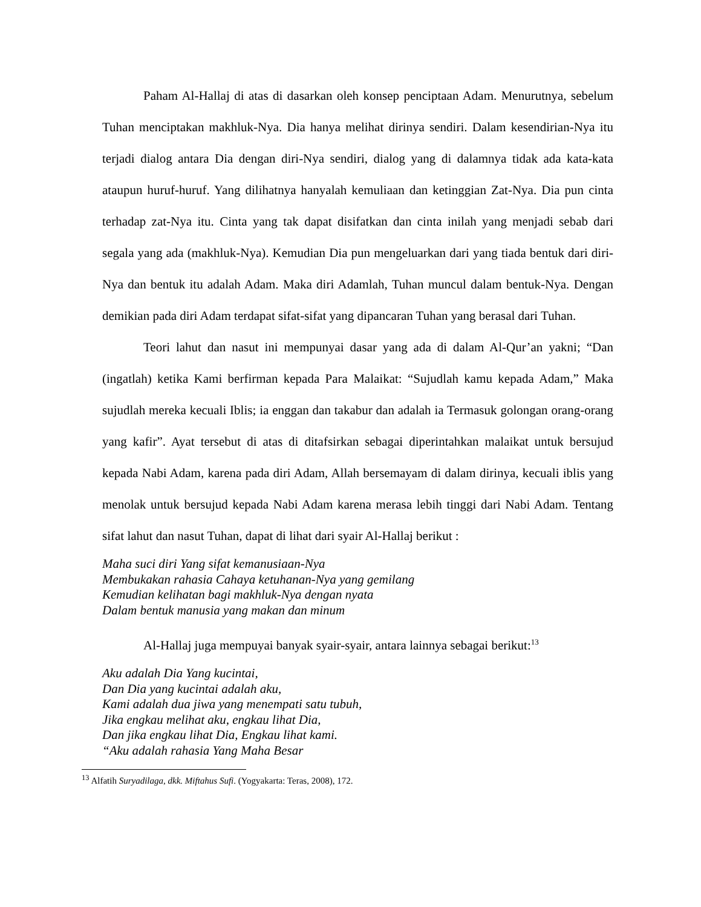Paham Al-Hallaj di atas di dasarkan oleh konsep penciptaan Adam. Menurutnya, sebelum Tuhan menciptakan makhluk-Nya. Dia hanya melihat dirinya sendiri. Dalam kesendirian-Nya itu terjadi dialog antara Dia dengan diri-Nya sendiri, dialog yang di dalamnya tidak ada kata-kata ataupun huruf-huruf. Yang dilihatnya hanyalah kemuliaan dan ketinggian Zat-Nya. Dia pun cinta terhadap zat-Nya itu. Cinta yang tak dapat disifatkan dan cinta inilah yang menjadi sebab dari segala yang ada (makhluk-Nya). Kemudian Dia pun mengeluarkan dari yang tiada bentuk dari diri-Nya dan bentuk itu adalah Adam. Maka diri Adamlah, Tuhan muncul dalam bentuk-Nya. Dengan demikian pada diri Adam terdapat sifat-sifat yang dipancaran Tuhan yang berasal dari Tuhan.
Teori lahut dan nasut ini mempunyai dasar yang ada di dalam Al-Qur’an yakni; “Dan (ingatlah) ketika Kami berfirman kepada Para Malaikat: “Sujudlah kamu kepada Adam,” Maka sujudlah mereka kecuali Iblis; ia enggan dan takabur dan adalah ia Termasuk golongan orang-orang yang kafir”. Ayat tersebut di atas di ditafsirkan sebagai diperintahkan malaikat untuk bersujud kepada Nabi Adam, karena pada diri Adam, Allah bersemayam di dalam dirinya, kecuali iblis yang menolak untuk bersujud kepada Nabi Adam karena merasa lebih tinggi dari Nabi Adam. Tentang sifat lahut dan nasut Tuhan, dapat di lihat dari syair Al-Hallaj berikut :
Maha suci diri Yang sifat kemanusiaan-Nya
Membukakan rahasia Cahaya ketuhanan-Nya yang gemilang
Kemudian kelihatan bagi makhluk-Nya dengan nyata
Dalam bentuk manusia yang makan dan minum
Al-Hallaj juga mempuyai banyak syair-syair, antara lainnya sebagai berikut:<sup>13</sup>
Aku adalah Dia Yang kucintai,
Dan Dia yang kucintai adalah aku,
Kami adalah dua jiwa yang menempati satu tubuh,
Jika engkau melihat aku, engkau lihat Dia,
Dan jika engkau lihat Dia, Engkau lihat kami.
“Aku adalah rahasia Yang Maha Besar
<sup>13</sup> Alfatih Suryadilaga, dkk. Miftahus Sufi. (Yogyakarta: Teras, 2008), 172.